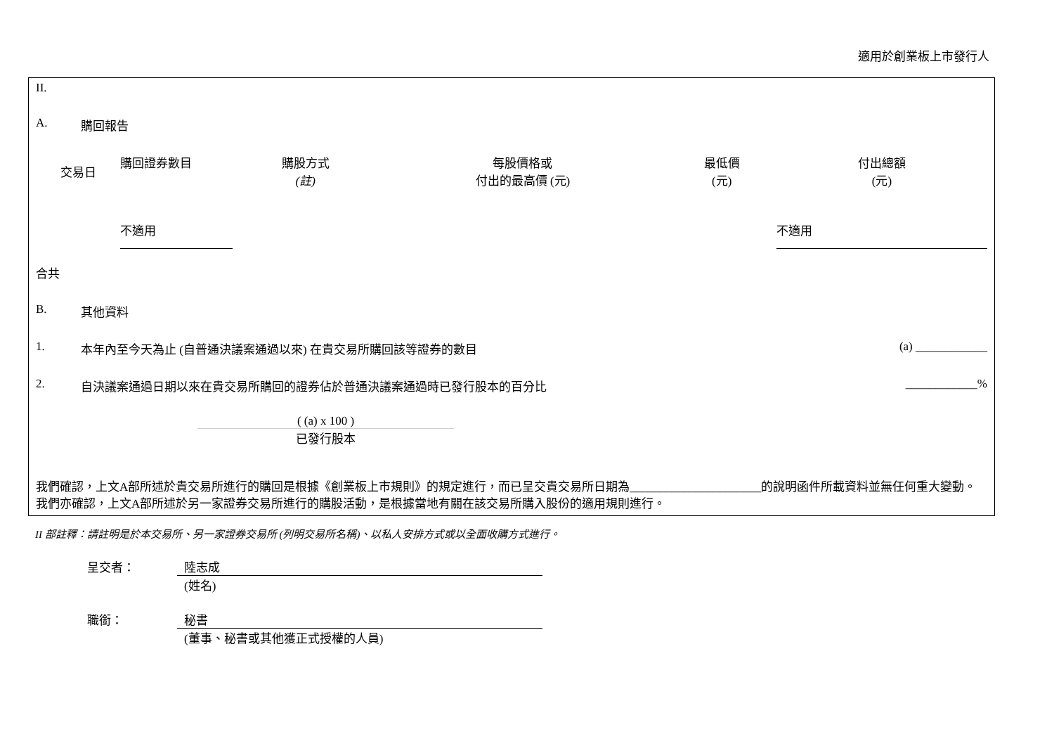適用於創業板上市發行人
II.
A. 購回報告
| 交易日 | 購回證券數目 | 購股方式 (註) | 每股價格或 付出的最高價 (元) | 最低價 (元) | 付出總額 (元) |
| --- | --- | --- | --- | --- | --- |
| | 不適用 | | | | 不適用 |
合共
B. 其他資料
1. 本年內至今天為止 (自普通決議案通過以來) 在貴交易所購回該等證券的數目 (a) ____________
2. 自決議案通過日期以來在貴交易所購回的證券佔於普通決議案通過時已發行股本的百分比 ____________%
( (a) x 100 )
已發行股本
我們確認，上文A部所述於貴交易所進行的購回是根據《創業板上市規則》的規定進行，而已呈交貴交易所日期為______________________的說明函件所載資料並無任何重大變動。我們亦確認，上文A部所述於另一家證券交易所進行的購股活動，是根據當地有關在該交易所購入股份的適用規則進行。
II 部註釋：請註明是於本交易所、另一家證券交易所 (列明交易所名稱)、以私人安排方式或以全面收購方式進行。
呈交者： 陸志成
(姓名)
職銜： 秘書
(董事、秘書或其他獲正式授權的人員)